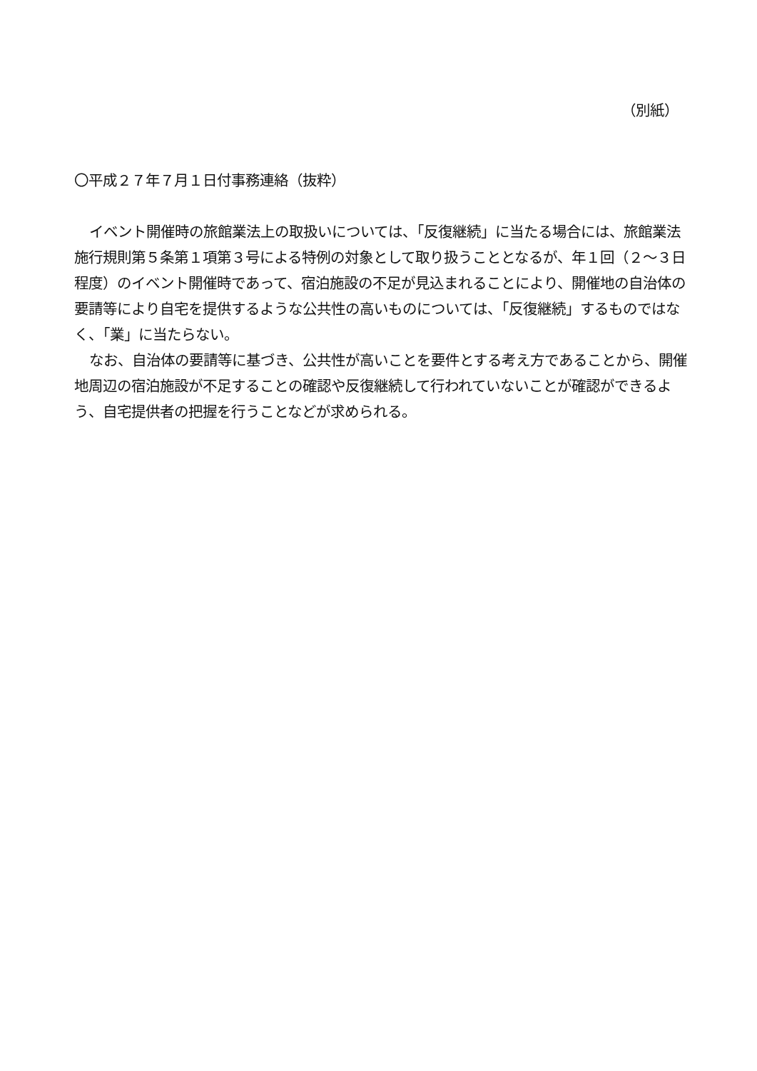（別紙）
〇平成２７年７月１日付事務連絡（抜粋）
イベント開催時の旅館業法上の取扱いについては、「反復継続」に当たる場合には、旅館業法施行規則第５条第１項第３号による特例の対象として取り扱うこととなるが、年１回（２～３日程度）のイベント開催時であって、宿泊施設の不足が見込まれることにより、開催地の自治体の要請等により自宅を提供するような公共性の高いものについては、「反復継続」するものではなく、「業」に当たらない。
なお、自治体の要請等に基づき、公共性が高いことを要件とする考え方であることから、開催地周辺の宿泊施設が不足することの確認や反復継続して行われていないことが確認ができるよう、自宅提供者の把握を行うことなどが求められる。